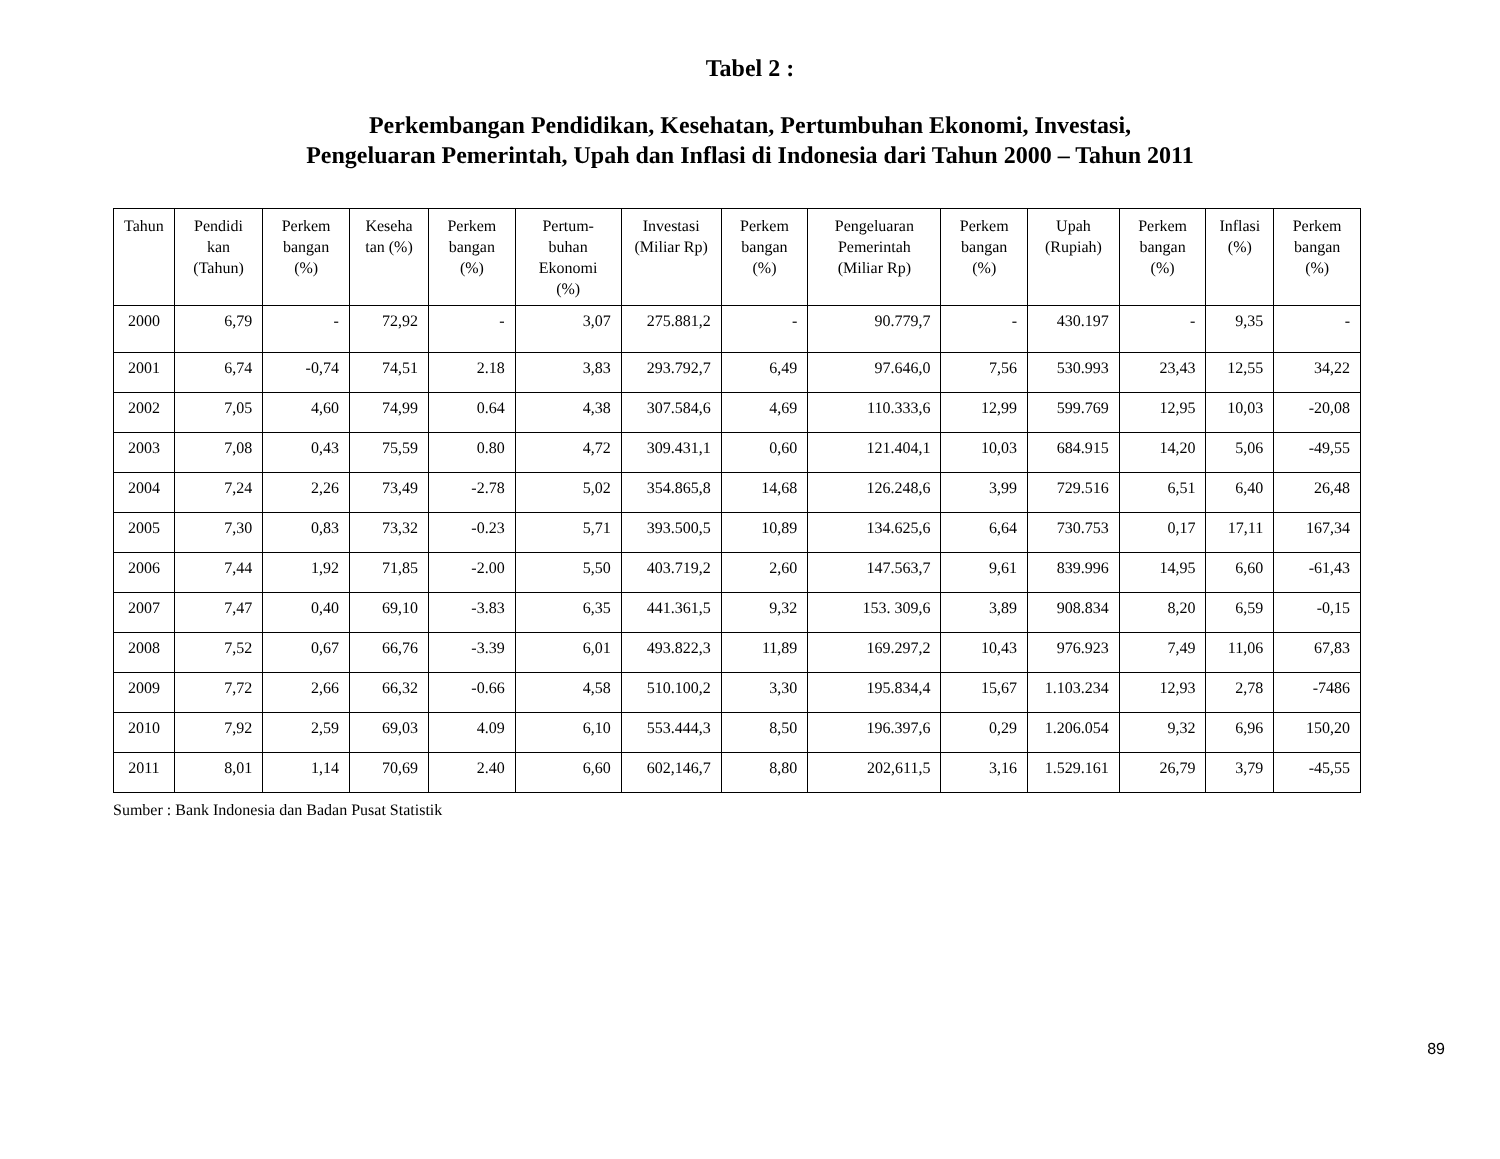Tabel 2 :
Perkembangan Pendidikan, Kesehatan, Pertumbuhan Ekonomi, Investasi,
Pengeluaran Pemerintah, Upah dan Inflasi di Indonesia dari Tahun 2000 – Tahun 2011
| Tahun | Pendidi kan (Tahun) | Perkem bangan (%) | Keseha tan (%) | Perkem bangan (%) | Pertum-buhan Ekonomi (%) | Investasi (Miliar Rp) | Perkem bangan (%) | Pengeluaran Pemerintah (Miliar Rp) | Perkem bangan (%) | Upah (Rupiah) | Perkem bangan (%) | Inflasi (%) | Perkem bangan (%) |
| --- | --- | --- | --- | --- | --- | --- | --- | --- | --- | --- | --- | --- | --- |
| 2000 | 6,79 | - | 72,92 | - | 3,07 | 275.881,2 | - | 90.779,7 | - | 430.197 | - | 9,35 | - |
| 2001 | 6,74 | -0,74 | 74,51 | 2.18 | 3,83 | 293.792,7 | 6,49 | 97.646,0 | 7,56 | 530.993 | 23,43 | 12,55 | 34,22 |
| 2002 | 7,05 | 4,60 | 74,99 | 0.64 | 4,38 | 307.584,6 | 4,69 | 110.333,6 | 12,99 | 599.769 | 12,95 | 10,03 | -20,08 |
| 2003 | 7,08 | 0,43 | 75,59 | 0.80 | 4,72 | 309.431,1 | 0,60 | 121.404,1 | 10,03 | 684.915 | 14,20 | 5,06 | -49,55 |
| 2004 | 7,24 | 2,26 | 73,49 | -2.78 | 5,02 | 354.865,8 | 14,68 | 126.248,6 | 3,99 | 729.516 | 6,51 | 6,40 | 26,48 |
| 2005 | 7,30 | 0,83 | 73,32 | -0.23 | 5,71 | 393.500,5 | 10,89 | 134.625,6 | 6,64 | 730.753 | 0,17 | 17,11 | 167,34 |
| 2006 | 7,44 | 1,92 | 71,85 | -2.00 | 5,50 | 403.719,2 | 2,60 | 147.563,7 | 9,61 | 839.996 | 14,95 | 6,60 | -61,43 |
| 2007 | 7,47 | 0,40 | 69,10 | -3.83 | 6,35 | 441.361,5 | 9,32 | 153. 309,6 | 3,89 | 908.834 | 8,20 | 6,59 | -0,15 |
| 2008 | 7,52 | 0,67 | 66,76 | -3.39 | 6,01 | 493.822,3 | 11,89 | 169.297,2 | 10,43 | 976.923 | 7,49 | 11,06 | 67,83 |
| 2009 | 7,72 | 2,66 | 66,32 | -0.66 | 4,58 | 510.100,2 | 3,30 | 195.834,4 | 15,67 | 1.103.234 | 12,93 | 2,78 | -7486 |
| 2010 | 7,92 | 2,59 | 69,03 | 4.09 | 6,10 | 553.444,3 | 8,50 | 196.397,6 | 0,29 | 1.206.054 | 9,32 | 6,96 | 150,20 |
| 2011 | 8,01 | 1,14 | 70,69 | 2.40 | 6,60 | 602,146,7 | 8,80 | 202,611,5 | 3,16 | 1.529.161 | 26,79 | 3,79 | -45,55 |
Sumber : Bank Indonesia dan Badan Pusat Statistik
89